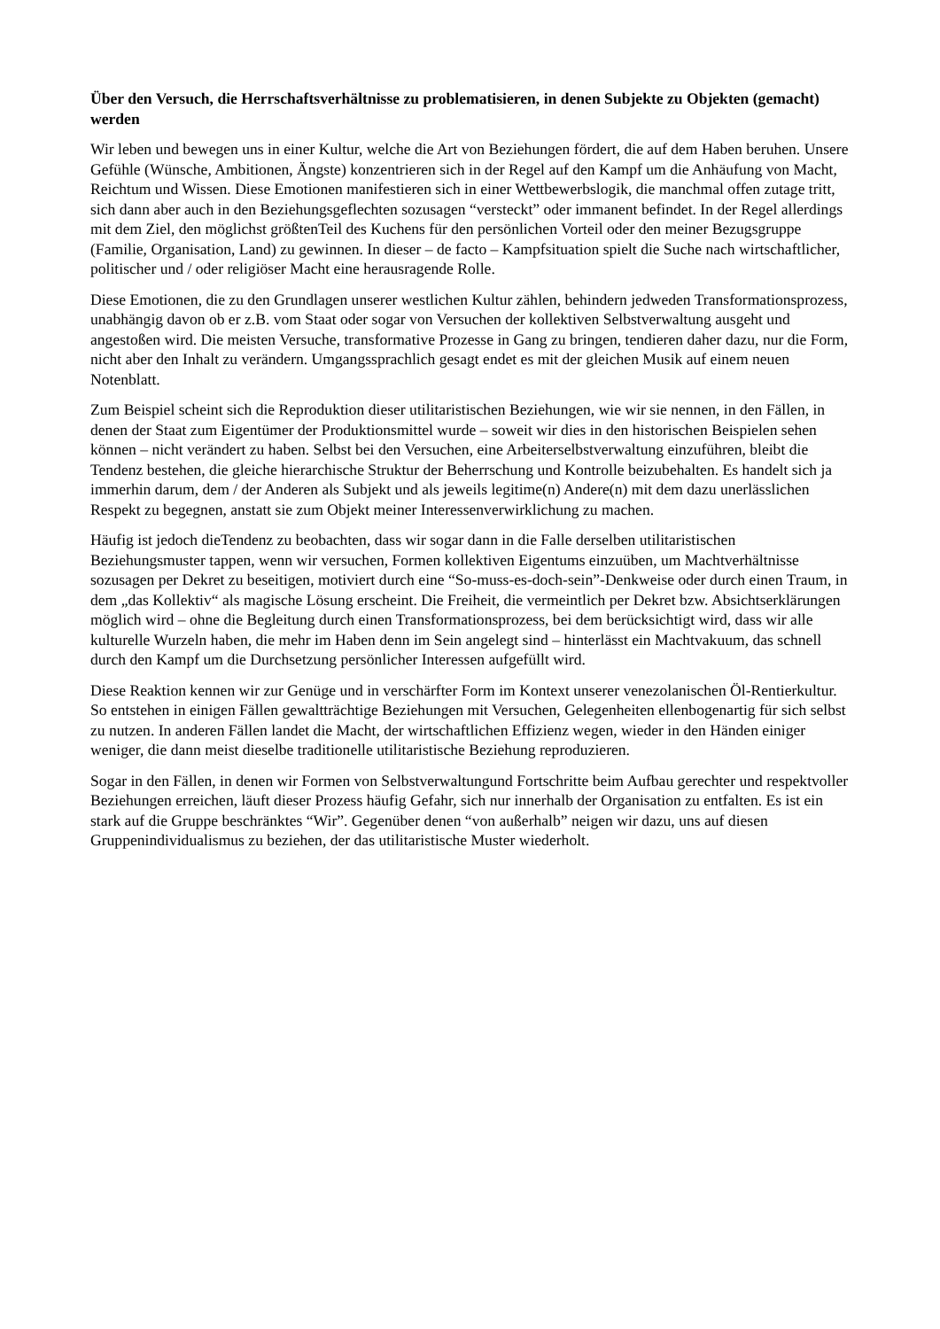Über den Versuch, die Herrschaftsverhältnisse zu problematisieren, in denen Subjekte zu Objekten (gemacht) werden
Wir leben und bewegen uns in einer Kultur, welche die Art von Beziehungen fördert, die auf dem Haben beruhen. Unsere Gefühle (Wünsche, Ambitionen, Ängste) konzentrieren sich in der Regel auf den Kampf um die Anhäufung von Macht, Reichtum und Wissen. Diese Emotionen manifestieren sich in einer Wettbewerbslogik, die manchmal offen zutage tritt, sich dann aber auch in den Beziehungsgeflechten sozusagen “versteckt” oder immanent befindet. In der Regel allerdings mit dem Ziel, den möglichst größtenTeil des Kuchens für den persönlichen Vorteil oder den meiner Bezugsgruppe (Familie, Organisation, Land) zu gewinnen. In dieser – de facto – Kampfsituation spielt die Suche nach wirtschaftlicher, politischer und / oder religiöser Macht eine herausragende Rolle.
Diese Emotionen, die zu den Grundlagen unserer westlichen Kultur zählen, behindern jedweden Transformationsprozess, unabhängig davon ob er z.B. vom Staat oder sogar von Versuchen der kollektiven Selbstverwaltung ausgeht und angestoßen wird. Die meisten Versuche, transformative Prozesse in Gang zu bringen, tendieren daher dazu, nur die Form, nicht aber den Inhalt zu verändern. Umgangssprachlich gesagt endet es mit der gleichen Musik auf einem neuen Notenblatt.
Zum Beispiel scheint sich die Reproduktion dieser utilitaristischen Beziehungen, wie wir sie nennen, in den Fällen, in denen der Staat zum Eigentümer der Produktionsmittel wurde – soweit wir dies in den historischen Beispielen sehen können – nicht verändert zu haben. Selbst bei den Versuchen, eine Arbeiterselbstverwaltung einzuführen, bleibt die Tendenz bestehen, die gleiche hierarchische Struktur der Beherrschung und Kontrolle beizubehalten. Es handelt sich ja immerhin darum, dem / der Anderen als Subjekt und als jeweils legitime(n) Andere(n) mit dem dazu unerlässlichen Respekt zu begegnen, anstatt sie zum Objekt meiner Interessenverwirklichung zu machen.
Häufig ist jedoch dieTendenz zu beobachten, dass wir sogar dann in die Falle derselben utilitaristischen Beziehungsmuster tappen, wenn wir versuchen, Formen kollektiven Eigentums einzuüben, um Machtverhältnisse sozusagen per Dekret zu beseitigen, motiviert durch eine “So-muss-es-doch-sein”-Denkweise oder durch einen Traum, in dem „das Kollektiv“ als magische Lösung erscheint. Die Freiheit, die vermeintlich per Dekret bzw. Absichtserklärungen möglich wird – ohne die Begleitung durch einen Transformationsprozess, bei dem berücksichtigt wird, dass wir alle kulturelle Wurzeln haben, die mehr im Haben denn im Sein angelegt sind – hinterlässt ein Machtvakuum, das schnell durch den Kampf um die Durchsetzung persönlicher Interessen aufgefüllt wird.
Diese Reaktion kennen wir zur Genüge und in verschärfter Form im Kontext unserer venezolanischen Öl-Rentierkultur. So entstehen in einigen Fällen gewaltträchtige Beziehungen mit Versuchen, Gelegenheiten ellenbogenartig für sich selbst zu nutzen. In anderen Fällen landet die Macht, der wirtschaftlichen Effizienz wegen, wieder in den Händen einiger weniger, die dann meist dieselbe traditionelle utilitaristische Beziehung reproduzieren.
Sogar in den Fällen, in denen wir Formen von Selbstverwaltungund Fortschritte beim Aufbau gerechter und respektvoller Beziehungen erreichen, läuft dieser Prozess häufig Gefahr, sich nur innerhalb der Organisation zu entfalten. Es ist ein stark auf die Gruppe beschränktes “Wir”. Gegenüber denen “von außerhalb” neigen wir dazu, uns auf diesen Gruppenindividualismus zu beziehen, der das utilitaristische Muster wiederholt.